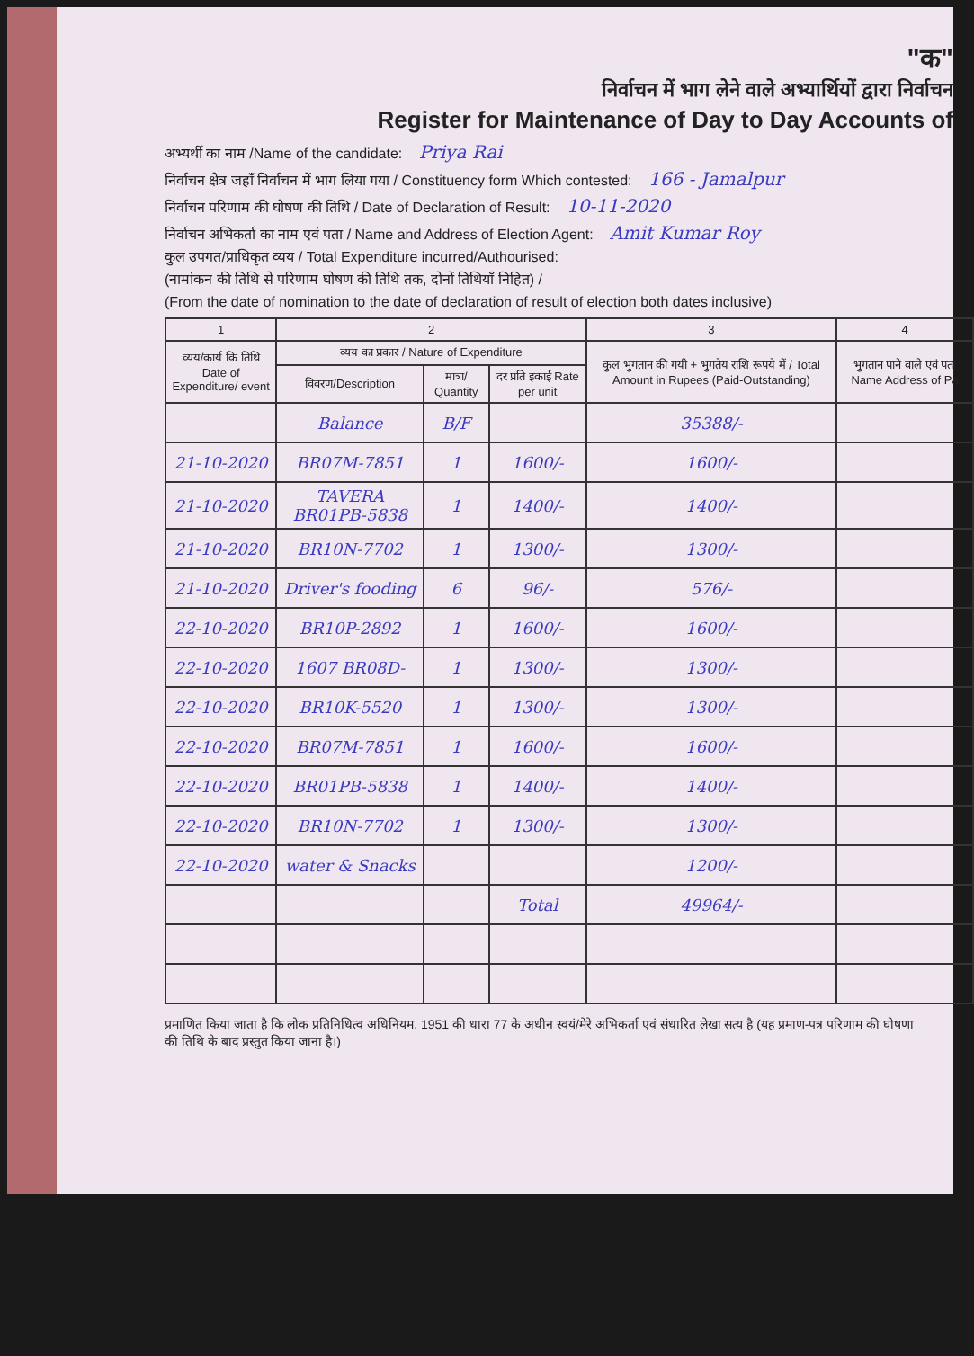"क"
निर्वाचन में भाग लेने वाले अभ्यार्थियों द्वारा निर्वाचन
Register for Maintenance of Day to Day Accounts of
अभ्यर्थी का नाम /Name of the candidate: Priya Rai
निर्वाचन क्षेत्र जहाँ निर्वाचन में भाग लिया गया / Constituency form Which contested: 166 - Jamalpur
निर्वाचन परिणाम की घोषण की तिथि / Date of Declaration of Result: 10-11-2020
निर्वाचन अभिकर्ता का नाम एवं पता / Name and Address of Election Agent: Amit Kumar Roy
कुल उपगत/प्राधिकृत व्यय / Total Expenditure incurred/Authourised:
(नामांकन की तिथि से परिणाम घोषण की तिथि तक, दोनों तिथियाँ निहित) /
(From the date of nomination to the date of declaration of result of election both dates inclusive)
| 1 | 2 | | | 3 | 4 |
| --- | --- | --- | --- | --- | --- |
| व्यय/कार्य कि तिथि Date of Expenditure/ event | व्यय का प्रकार / Nature of Expenditure | | | कुल भुगतान की गयी + भुगतेय राशि रूपये में / Total Amount in Rupees (Paid-Outstanding) | भुगतान पाने वाले एवं पता Name Address of Pa |
| | विवरण/Description | मात्रा/ Quantity | दर प्रति इकाई Rate per unit | | |
| | Balance | B/F | | 35388/- | |
| 21-10-2020 | BR07M-7851 | 1 | 1600/- | 1600/- | |
| 21-10-2020 | TAVERA BR01PB-5838 | 1 | 1400/- | 1400/- | |
| 21-10-2020 | BR10N-7702 | 1 | 1300/- | 1300/- | |
| 21-10-2020 | Driver's fooding | 6 | 96/- | 576/- | |
| 22-10-2020 | BR10P-2892 | 1 | 1600/- | 1600/- | |
| 22-10-2020 | 1607 BR08D- | 1 | 1300/- | 1300/- | |
| 22-10-2020 | BR10K-5520 | 1 | 1300/- | 1300/- | |
| 22-10-2020 | BR07M-7851 | 1 | 1600/- | 1600/- | |
| 22-10-2020 | BR01PB-5838 | 1 | 1400/- | 1400/- | |
| 22-10-2020 | BR10N-7702 | 1 | 1300/- | 1300/- | |
| 22-10-2020 | water & Snacks | | | 1200/- | |
| | | | Total | 49964/- | |
प्रमाणित किया जाता है कि लोक प्रतिनिधित्व अधिनियम, 1951 की धारा 77 के अधीन स्वयं/मेरे अभिकर्ता एवं संधारित लेखा सत्य है (यह प्रमाण-पत्र परिणाम की घोषणा की तिथि के बाद प्रस्तुत किया जाना है।)